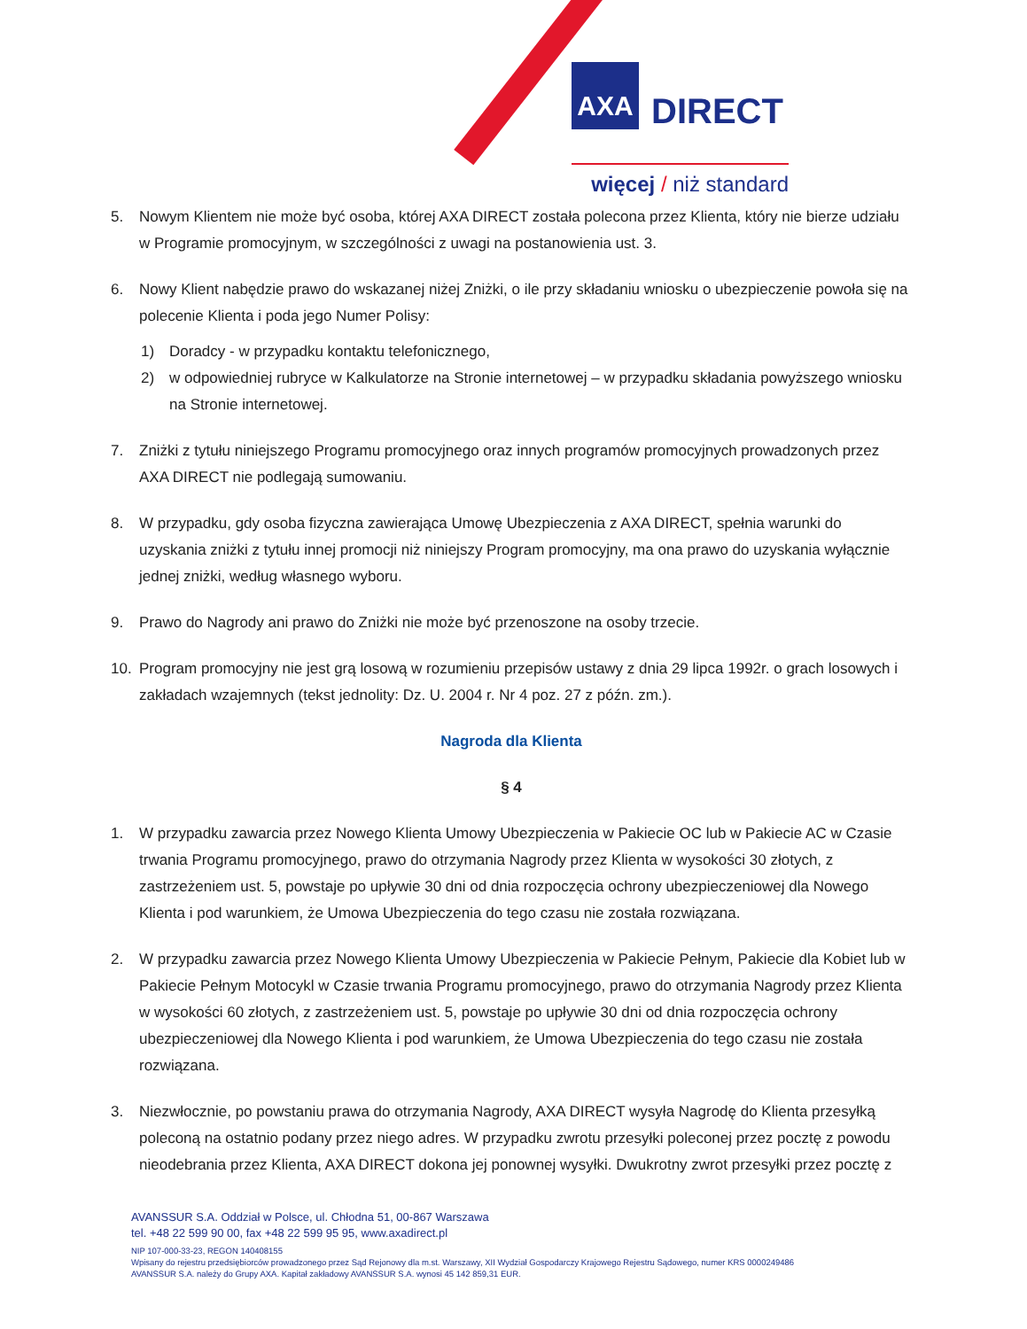AXA DIRECT
więcej / niż standard
5. Nowym Klientem nie może być osoba, której AXA DIRECT została polecona przez Klienta, który nie bierze udziału w Programie promocyjnym, w szczególności z uwagi na postanowienia ust. 3.
6. Nowy Klient nabędzie prawo do wskazanej niżej Zniżki, o ile przy składaniu wniosku o ubezpieczenie powoła się na polecenie Klienta i poda jego Numer Polisy:
1) Doradcy - w przypadku kontaktu telefonicznego,
2) w odpowiedniej rubryce w Kalkulatorze na Stronie internetowej – w przypadku składania powyższego wniosku na Stronie internetowej.
7. Zniżki z tytułu niniejszego Programu promocyjnego oraz innych programów promocyjnych prowadzonych przez AXA DIRECT nie podlegają sumowaniu.
8. W przypadku, gdy osoba fizyczna zawierająca Umowę Ubezpieczenia z AXA DIRECT, spełnia warunki do uzyskania zniżki z tytułu innej promocji niż niniejszy Program promocyjny, ma ona prawo do uzyskania wyłącznie jednej zniżki, według własnego wyboru.
9. Prawo do Nagrody ani prawo do Zniżki nie może być przenoszone na osoby trzecie.
10. Program promocyjny nie jest grą losową w rozumieniu przepisów ustawy z dnia 29 lipca 1992r. o grach losowych i zakładach wzajemnych (tekst jednolity: Dz. U. 2004 r. Nr 4 poz. 27 z późn. zm.).
Nagroda dla Klienta
§ 4
1. W przypadku zawarcia przez Nowego Klienta Umowy Ubezpieczenia w Pakiecie OC lub w Pakiecie AC w Czasie trwania Programu promocyjnego, prawo do otrzymania Nagrody przez Klienta w wysokości 30 złotych, z zastrzeżeniem ust. 5, powstaje po upływie 30 dni od dnia rozpoczęcia ochrony ubezpieczeniowej dla Nowego Klienta i pod warunkiem, że Umowa Ubezpieczenia do tego czasu nie została rozwiązana.
2. W przypadku zawarcia przez Nowego Klienta Umowy Ubezpieczenia w Pakiecie Pełnym, Pakiecie dla Kobiet lub w Pakiecie Pełnym Motocykl w Czasie trwania Programu promocyjnego, prawo do otrzymania Nagrody przez Klienta w wysokości 60 złotych, z zastrzeżeniem ust. 5, powstaje po upływie 30 dni od dnia rozpoczęcia ochrony ubezpieczeniowej dla Nowego Klienta i pod warunkiem, że Umowa Ubezpieczenia do tego czasu nie została rozwiązana.
3. Niezwłocznie, po powstaniu prawa do otrzymania Nagrody, AXA DIRECT wysyła Nagrodę do Klienta przesyłką poleconą na ostatnio podany przez niego adres. W przypadku zwrotu przesyłki poleconej przez pocztę z powodu nieodebrania przez Klienta, AXA DIRECT dokona jej ponownej wysyłki. Dwukrotny zwrot przesyłki przez pocztę z
AVANSSUR S.A. Oddział w Polsce, ul. Chłodna 51, 00-867 Warszawa
tel. +48 22 599 90 00, fax +48 22 599 95 95, www.axadirect.pl
NIP 107-000-33-23, REGON 140408155
Wpisany do rejestru przedsiębiorców prowadzonego przez Sąd Rejonowy dla m.st. Warszawy, XII Wydział Gospodarczy Krajowego Rejestru Sądowego, numer KRS 0000249486
AVANSSUR S.A. należy do Grupy AXA. Kapitał zakładowy AVANSSUR S.A. wynosi 45 142 859,31 EUR.